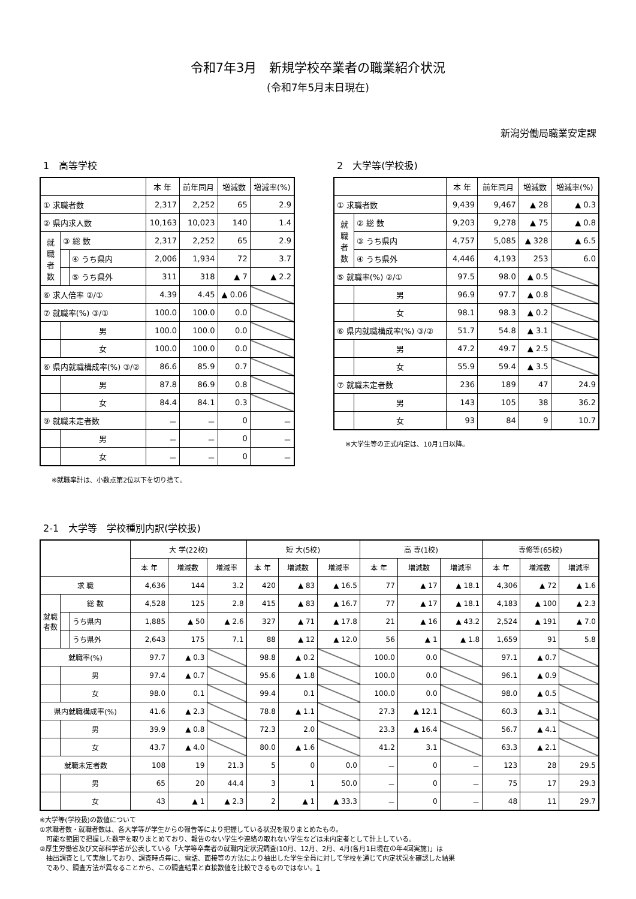令和7年3月　新規学校卒業者の職業紹介状況
(令和7年5月末日現在)
新潟労働局職業安定課
1　高等学校
| | | | 本 年 | 前年同月 | 増減数 | 増減率(%) |
| --- | --- | --- | --- | --- | --- | --- |
| ① 求職者数 | | | 2,317 | 2,252 | 65 | 2.9 |
| ② 県内求人数 | | | 10,163 | 10,023 | 140 | 1.4 |
| 就職者数 | ③ 総 数 | | 2,317 | 2,252 | 65 | 2.9 |
| | | ④ うち県内 | 2,006 | 1,934 | 72 | 3.7 |
| | | ⑤ うち県外 | 311 | 318 | ▲ 7 | ▲ 2.2 |
| ⑥ 求人倍率 ②/① | | | 4.39 | 4.45 | ▲ 0.06 | |
| ⑦ 就職率(%) ③/① | | | 100.0 | 100.0 | 0.0 | |
| | 男 | | 100.0 | 100.0 | 0.0 | |
| | 女 | | 100.0 | 100.0 | 0.0 | |
| ⑥ 県内就職構成率(%) ③/② | | | 86.6 | 85.9 | 0.7 | |
| | 男 | | 87.8 | 86.9 | 0.8 | |
| | 女 | | 84.4 | 84.1 | 0.3 | |
| ⑨ 就職未定者数 | | | － | － | 0 | － |
| | 男 | | － | － | 0 | － |
| | 女 | | － | － | 0 | － |
※就職率計は、小数点第2位以下を切り捨て。
2　大学等(学校扱)
| | | 本 年 | 前年同月 | 増減数 | 増減率(%) |
| --- | --- | --- | --- | --- | --- |
| ① 求職者数 | | 9,439 | 9,467 | ▲ 28 | ▲ 0.3 |
| 就職者数 | ② 総 数 | 9,203 | 9,278 | ▲ 75 | ▲ 0.8 |
| | ③ うち県内 | 4,757 | 5,085 | ▲ 328 | ▲ 6.5 |
| | ④ うち県外 | 4,446 | 4,193 | 253 | 6.0 |
| ⑤ 就職率(%) ②/① | | 97.5 | 98.0 | ▲ 0.5 | |
| | 男 | 96.9 | 97.7 | ▲ 0.8 | |
| | 女 | 98.1 | 98.3 | ▲ 0.2 | |
| ⑥ 県内就職構成率(%) ③/② | | 51.7 | 54.8 | ▲ 3.1 | |
| | 男 | 47.2 | 49.7 | ▲ 2.5 | |
| | 女 | 55.9 | 59.4 | ▲ 3.5 | |
| ⑦ 就職未定者数 | | 236 | 189 | 47 | 24.9 |
| | 男 | 143 | 105 | 38 | 36.2 |
| | 女 | 93 | 84 | 9 | 10.7 |
※大学生等の正式内定は、10月1日以降。
2-1　大学等　学校種別内訳(学校扱)
| | | | 大 学(22校) | | | 短 大(5校) | | | 高 専(1校) | | | 専修等(65校) | | |
| --- | --- | --- | --- | --- | --- | --- | --- | --- | --- | --- | --- | --- | --- | --- |
| | | | 本 年 | 増減数 | 増減率 | 本 年 | 増減数 | 増減率 | 本 年 | 増減数 | 増減率 | 本 年 | 増減数 | 増減率 |
| 求 職 | | | 4,636 | 144 | 3.2 | 420 | ▲ 83 | ▲ 16.5 | 77 | ▲ 17 | ▲ 18.1 | 4,306 | ▲ 72 | ▲ 1.6 |
| 就職者数 | 総 数 | | 4,528 | 125 | 2.8 | 415 | ▲ 83 | ▲ 16.7 | 77 | ▲ 17 | ▲ 18.1 | 4,183 | ▲ 100 | ▲ 2.3 |
| | | うち県内 | 1,885 | ▲ 50 | ▲ 2.6 | 327 | ▲ 71 | ▲ 17.8 | 21 | ▲ 16 | ▲ 43.2 | 2,524 | ▲ 191 | ▲ 7.0 |
| | | うち県外 | 2,643 | 175 | 7.1 | 88 | ▲ 12 | ▲ 12.0 | 56 | ▲ 1 | ▲ 1.8 | 1,659 | 91 | 5.8 |
| 就職率(%) | | | 97.7 | ▲ 0.3 | | 98.8 | ▲ 0.2 | | 100.0 | 0.0 | | 97.1 | ▲ 0.7 | |
| | 男 | | 97.4 | ▲ 0.7 | | 95.6 | ▲ 1.8 | | 100.0 | 0.0 | | 96.1 | ▲ 0.9 | |
| | 女 | | 98.0 | 0.1 | | 99.4 | 0.1 | | 100.0 | 0.0 | | 98.0 | ▲ 0.5 | |
| 県内就職構成率(%) | | | 41.6 | ▲ 2.3 | | 78.8 | ▲ 1.1 | | 27.3 | ▲ 12.1 | | 60.3 | ▲ 3.1 | |
| | 男 | | 39.9 | ▲ 0.8 | | 72.3 | 2.0 | | 23.3 | ▲ 16.4 | | 56.7 | ▲ 4.1 | |
| | 女 | | 43.7 | ▲ 4.0 | | 80.0 | ▲ 1.6 | | 41.2 | 3.1 | | 63.3 | ▲ 2.1 | |
| 就職未定者数 | | | 108 | 19 | 21.3 | 5 | 0 | 0.0 | － | 0 | － | 123 | 28 | 29.5 |
| | 男 | | 65 | 20 | 44.4 | 3 | 1 | 50.0 | － | 0 | － | 75 | 17 | 29.3 |
| | 女 | | 43 | ▲ 1 | ▲ 2.3 | 2 | ▲ 1 | ▲ 33.3 | － | 0 | － | 48 | 11 | 29.7 |
※大学等(学校扱)の数値について
①求職者数・就職者数は、各大学等が学生からの報告等により把握している状況を取りまとめたもの。
　可能な範囲で把握した数字を取りまとめており、報告のない学生や連絡の取れない学生などは未内定者として計上している。
②厚生労働省及び文部科学省が公表している「大学等卒業者の就職内定状況調査(10月、12月、2月、4月(各月1日現在の年4回実施)」は
　抽出調査として実施しており、調査時点毎に、電話、面接等の方法により抽出した学生全員に対して学校を通じて内定状況を確認した結果
　であり、調査方法が異なることから、この調査結果と直接数値を比較できるものではない。
1